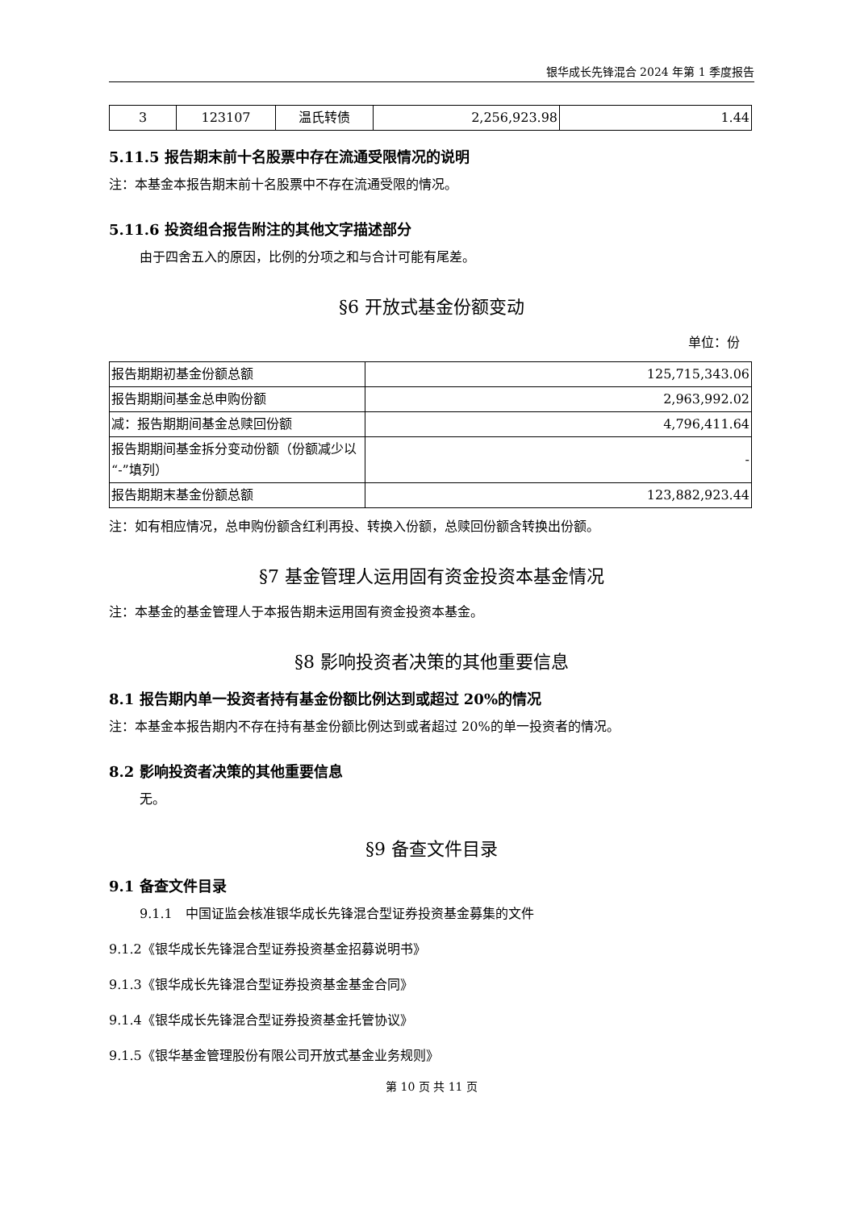银华成长先锋混合 2024 年第 1 季度报告
| 3 | 123107 | 温氏转债 | 2,256,923.98 | 1.44 |
5.11.5 报告期末前十名股票中存在流通受限情况的说明
注：本基金本报告期末前十名股票中不存在流通受限的情况。
5.11.6 投资组合报告附注的其他文字描述部分
由于四舍五入的原因，比例的分项之和与合计可能有尾差。
§6 开放式基金份额变动
单位：份
| 报告期期初基金份额总额 | 125,715,343.06 |
| 报告期期间基金总申购份额 | 2,963,992.02 |
| 减：报告期期间基金总赎回份额 | 4,796,411.64 |
| 报告期期间基金拆分变动份额（份额减少以“-”填列） | - |
| 报告期期末基金份额总额 | 123,882,923.44 |
注：如有相应情况，总申购份额含红利再投、转换入份额，总赎回份额含转换出份额。
§7 基金管理人运用固有资金投资本基金情况
注：本基金的基金管理人于本报告期未运用固有资金投资本基金。
§8 影响投资者决策的其他重要信息
8.1 报告期内单一投资者持有基金份额比例达到或超过 20%的情况
注：本基金本报告期内不存在持有基金份额比例达到或者超过 20%的单一投资者的情况。
8.2 影响投资者决策的其他重要信息
无。
§9 备查文件目录
9.1 备查文件目录
9.1.1　中国证监会核准银华成长先锋混合型证券投资基金募集的文件
9.1.2《银华成长先锋混合型证券投资基金招募说明书》
9.1.3《银华成长先锋混合型证券投资基金基金合同》
9.1.4《银华成长先锋混合型证券投资基金托管协议》
9.1.5《银华基金管理股份有限公司开放式基金业务规则》
第 10 页 共 11 页